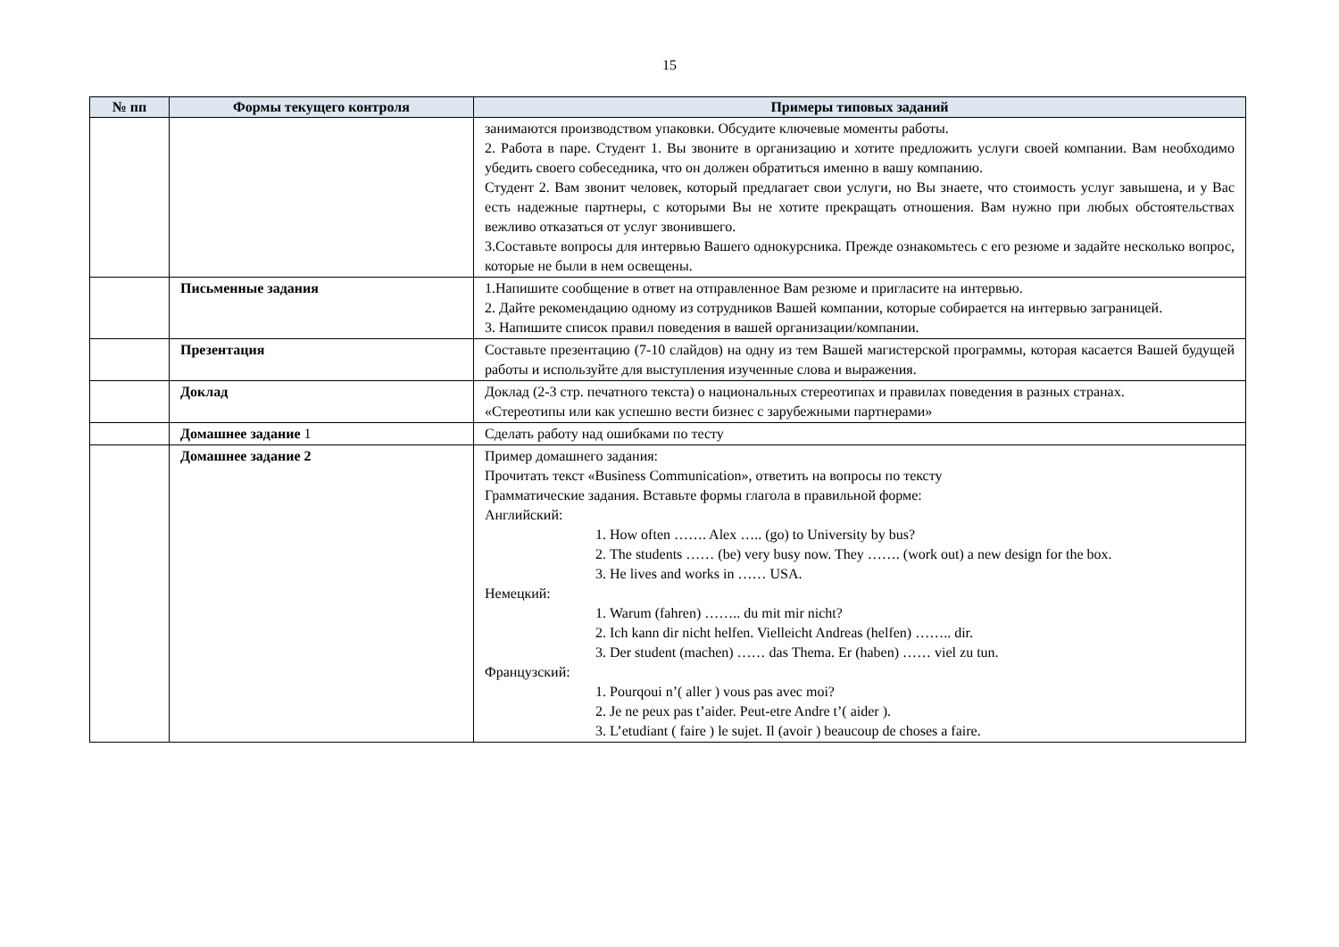15
| № пп | Формы текущего контроля | Примеры типовых заданий |
| --- | --- | --- |
| | | занимаются производством упаковки. Обсудите ключевые моменты работы. 2. Работа в паре. Студент 1. Вы звоните в организацию и хотите предложить услуги своей компании. Вам необходимо убедить своего собеседника, что он должен обратиться именно в вашу компанию. Студент 2. Вам звонит человек, который предлагает свои услуги, но Вы знаете, что стоимость услуг завышена, и у Вас есть надежные партнеры, с которыми Вы не хотите прекращать отношения. Вам нужно при любых обстоятельствах вежливо отказаться от услуг звонившего. 3.Составьте вопросы для интервью Вашего однокурсника. Прежде ознакомьтесь с его резюме и задайте несколько вопрос, которые не были в нем освещены. |
| | Письменные задания | 1.Напишите сообщение в ответ на отправленное Вам резюме и пригласите на интервью. 2. Дайте рекомендацию одному из сотрудников Вашей компании, которые собирается на интервью заграницей. 3. Напишите список правил поведения в вашей организации/компании. |
| | Презентация | Составьте презентацию (7-10 слайдов) на одну из тем Вашей магистерской программы, которая касается Вашей будущей работы и используйте для выступления изученные слова и выражения. |
| | Доклад | Доклад (2-3 стр. печатного текста) о национальных стереотипах и правилах поведения в разных странах. «Стереотипы или как успешно вести бизнес с зарубежными партнерами» |
| | Домашнее задание 1 | Сделать работу над ошибками по тесту |
| | Домашнее задание 2 | Пример домашнего задания: Прочитать текст «Business Communication», ответить на вопросы по тексту Грамматические задания. Вставьте формы глагола в правильной форме: Английский: 1. How often ……. Alex ….. (go) to University by bus? 2. The students …… (be) very busy now. They ……. (work out) a new design for the box. 3. He lives and works in …… USA. Немецкий: 1. Warum (fahren) …….. du mit mir nicht? 2. Ich kann dir nicht helfen. Vielleicht Andreas (helfen) …….. dir. 3. Der student (machen) …… das Thema. Er (haben) …… viel zu tun. Французский: 1. Pourqoui n’( aller ) vous pas avec moi? 2. Je ne peux pas t’aider. Peut-etre Andre t’( aider ). 3. L’etudiant ( faire ) le sujet. Il (avoir ) beaucoup de choses a faire. |